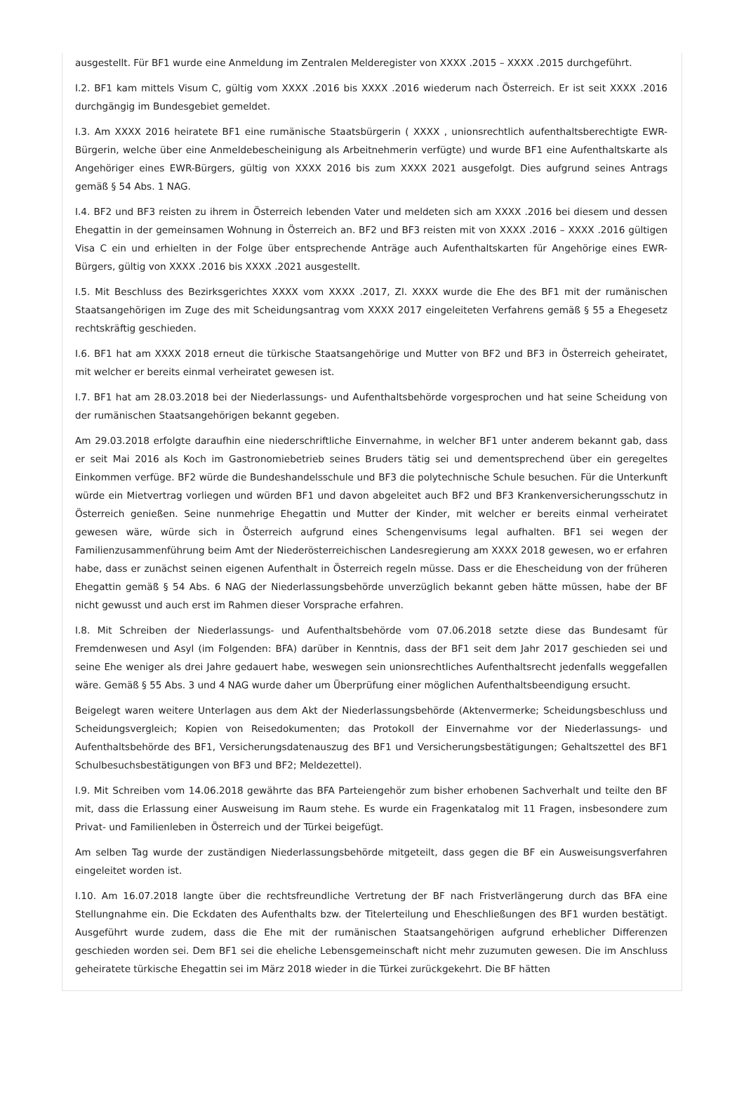ausgestellt. Für BF1 wurde eine Anmeldung im Zentralen Melderegister von XXXX .2015 – XXXX .2015 durchgeführt.
I.2. BF1 kam mittels Visum C, gültig vom XXXX .2016 bis XXXX .2016 wiederum nach Österreich. Er ist seit XXXX .2016 durchgängig im Bundesgebiet gemeldet.
I.3. Am XXXX 2016 heiratete BF1 eine rumänische Staatsbürgerin ( XXXX , unionsrechtlich aufenthaltsberechtigte EWR-Bürgerin, welche über eine Anmeldebescheinigung als Arbeitnehmerin verfügte) und wurde BF1 eine Aufenthaltskarte als Angehöriger eines EWR-Bürgers, gültig von XXXX 2016 bis zum XXXX 2021 ausgefolgt. Dies aufgrund seines Antrags gemäß § 54 Abs. 1 NAG.
I.4. BF2 und BF3 reisten zu ihrem in Österreich lebenden Vater und meldeten sich am XXXX .2016 bei diesem und dessen Ehegattin in der gemeinsamen Wohnung in Österreich an. BF2 und BF3 reisten mit von XXXX .2016 – XXXX .2016 gültigen Visa C ein und erhielten in der Folge über entsprechende Anträge auch Aufenthaltskarten für Angehörige eines EWR-Bürgers, gültig von XXXX .2016 bis XXXX .2021 ausgestellt.
I.5. Mit Beschluss des Bezirksgerichtes XXXX vom XXXX .2017, Zl. XXXX wurde die Ehe des BF1 mit der rumänischen Staatsangehörigen im Zuge des mit Scheidungsantrag vom XXXX 2017 eingeleiteten Verfahrens gemäß § 55 a Ehegesetz rechtskräftig geschieden.
I.6. BF1 hat am XXXX 2018 erneut die türkische Staatsangehörige und Mutter von BF2 und BF3 in Österreich geheiratet, mit welcher er bereits einmal verheiratet gewesen ist.
I.7. BF1 hat am 28.03.2018 bei der Niederlassungs- und Aufenthaltsbehörde vorgesprochen und hat seine Scheidung von der rumänischen Staatsangehörigen bekannt gegeben.
Am 29.03.2018 erfolgte daraufhin eine niederschriftliche Einvernahme, in welcher BF1 unter anderem bekannt gab, dass er seit Mai 2016 als Koch im Gastronomiebetrieb seines Bruders tätig sei und dementsprechend über ein geregeltes Einkommen verfüge. BF2 würde die Bundeshandelsschule und BF3 die polytechnische Schule besuchen. Für die Unterkunft würde ein Mietvertrag vorliegen und würden BF1 und davon abgeleitet auch BF2 und BF3 Krankenversicherungsschutz in Österreich genießen. Seine nunmehrige Ehegattin und Mutter der Kinder, mit welcher er bereits einmal verheiratet gewesen wäre, würde sich in Österreich aufgrund eines Schengenvisums legal aufhalten. BF1 sei wegen der Familienzusammenführung beim Amt der Niederösterreichischen Landesregierung am XXXX 2018 gewesen, wo er erfahren habe, dass er zunächst seinen eigenen Aufenthalt in Österreich regeln müsse. Dass er die Ehescheidung von der früheren Ehegattin gemäß § 54 Abs. 6 NAG der Niederlassungsbehörde unverzüglich bekannt geben hätte müssen, habe der BF nicht gewusst und auch erst im Rahmen dieser Vorsprache erfahren.
I.8. Mit Schreiben der Niederlassungs- und Aufenthaltsbehörde vom 07.06.2018 setzte diese das Bundesamt für Fremdenwesen und Asyl (im Folgenden: BFA) darüber in Kenntnis, dass der BF1 seit dem Jahr 2017 geschieden sei und seine Ehe weniger als drei Jahre gedauert habe, weswegen sein unionsrechtliches Aufenthaltsrecht jedenfalls weggefallen wäre. Gemäß § 55 Abs. 3 und 4 NAG wurde daher um Überprüfung einer möglichen Aufenthaltsbeendigung ersucht.
Beigelegt waren weitere Unterlagen aus dem Akt der Niederlassungsbehörde (Aktenvermerke; Scheidungsbeschluss und Scheidungsvergleich; Kopien von Reisedokumenten; das Protokoll der Einvernahme vor der Niederlassungs- und Aufenthaltsbehörde des BF1, Versicherungsdatenauszug des BF1 und Versicherungsbestätigungen; Gehaltszettel des BF1 Schulbesuchsbestätigungen von BF3 und BF2; Meldezettel).
I.9. Mit Schreiben vom 14.06.2018 gewährte das BFA Parteiengehör zum bisher erhobenen Sachverhalt und teilte den BF mit, dass die Erlassung einer Ausweisung im Raum stehe. Es wurde ein Fragenkatalog mit 11 Fragen, insbesondere zum Privat- und Familienleben in Österreich und der Türkei beigefügt.
Am selben Tag wurde der zuständigen Niederlassungsbehörde mitgeteilt, dass gegen die BF ein Ausweisungsverfahren eingeleitet worden ist.
I.10. Am 16.07.2018 langte über die rechtsfreundliche Vertretung der BF nach Fristverlängerung durch das BFA eine Stellungnahme ein. Die Eckdaten des Aufenthalts bzw. der Titelerteilung und Eheschließungen des BF1 wurden bestätigt. Ausgeführt wurde zudem, dass die Ehe mit der rumänischen Staatsangehörigen aufgrund erheblicher Differenzen geschieden worden sei. Dem BF1 sei die eheliche Lebensgemeinschaft nicht mehr zuzumuten gewesen. Die im Anschluss geheiratete türkische Ehegattin sei im März 2018 wieder in die Türkei zurückgekehrt. Die BF hätten